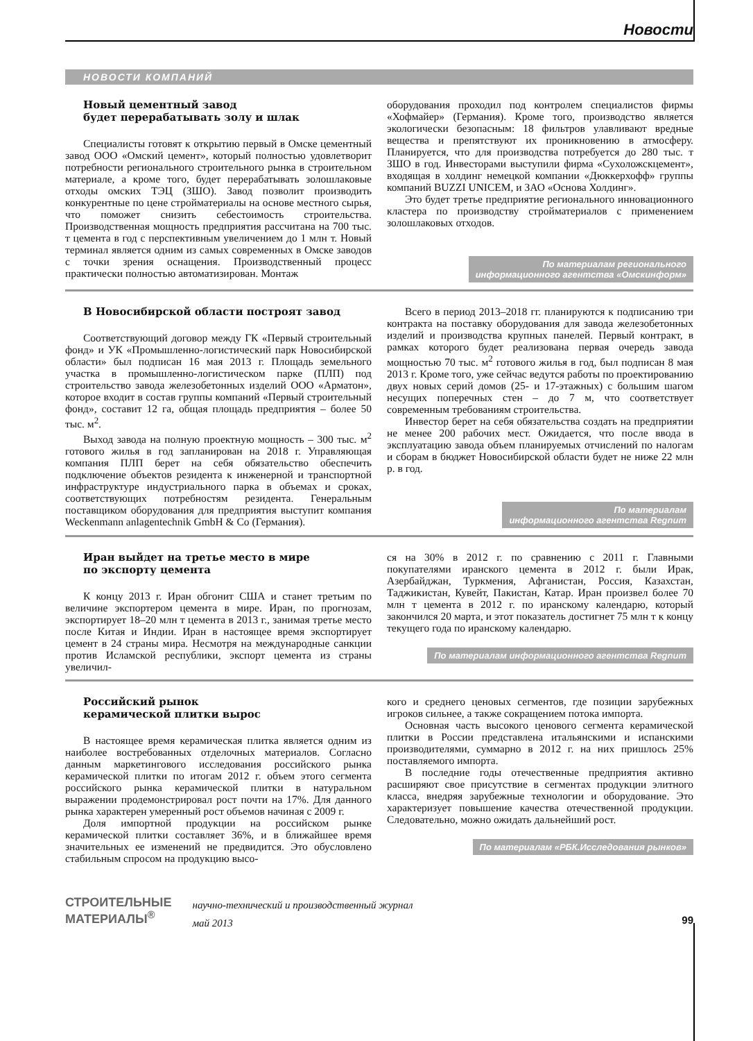Новости
НОВОСТИ КОМПАНИЙ
Новый цементный завод
будет перерабатывать золу и шлак
Специалисты готовят к открытию первый в Омске цементный завод ООО «Омский цемент», который полностью удовлетворит потребности регионального строительного рынка в строительном материале, а кроме того, будет перерабатывать золошлаковые отходы омских ТЭЦ (ЗШО). Завод позволит производить конкурентные по цене стройматериалы на основе местного сырья, что поможет снизить себестоимость строительства. Производственная мощность предприятия рассчитана на 700 тыс. т цемента в год с перспективным увеличением до 1 млн т. Новый терминал является одним из самых современных в Омске заводов с точки зрения оснащения. Производственный процесс практически полностью автоматизирован. Монтаж
оборудования проходил под контролем специалистов фирмы «Хофмайер» (Германия). Кроме того, производство является экологически безопасным: 18 фильтров улавливают вредные вещества и препятствуют их проникновению в атмосферу. Планируется, что для производства потребуется до 280 тыс. т ЗШО в год. Инвесторами выступили фирма «Сухоложскцемент», входящая в холдинг немецкой компании «Дюккерхофф» группы компаний BUZZI UNICEM, и ЗАО «Основа Холдинг».
Это будет третье предприятие регионального инновационного кластера по производству стройматериалов с применением золошлаковых отходов.
По материалам регионального
информационного агентства «Омскинформ»
В Новосибирской области построят завод
Соответствующий договор между ГК «Первый строительный фонд» и УК «Промышленно-логистический парк Новосибирской области» был подписан 16 мая 2013 г. Площадь земельного участка в промышленно-логистическом парке (ПЛП) под строительство завода железобетонных изделий ООО «Арматон», которое входит в состав группы компаний «Первый строительный фонд», составит 12 га, общая площадь предприятия – более 50 тыс. м<sup>2</sup>.
Выход завода на полную проектную мощность – 300 тыс. м<sup>2</sup> готового жилья в год запланирован на 2018 г. Управляющая компания ПЛП берет на себя обязательство обеспечить подключение объектов резидента к инженерной и транспортной инфраструктуре индустриального парка в объемах и сроках, соответствующих потребностям резидента. Генеральным поставщиком оборудования для предприятия выступит компания Weckenmann anlagentechnik GmbH & Co (Германия).
Всего в период 2013–2018 гг. планируются к подписанию три контракта на поставку оборудования для завода железобетонных изделий и производства крупных панелей. Первый контракт, в рамках которого будет реализована первая очередь завода мощностью 70 тыс. м<sup>2</sup> готового жилья в год, был подписан 8 мая 2013 г. Кроме того, уже сейчас ведутся работы по проектированию двух новых серий домов (25- и 17-этажных) с большим шагом несущих поперечных стен – до 7 м, что соответствует современным требованиям строительства.
Инвестор берет на себя обязательства создать на предприятии не менее 200 рабочих мест. Ожидается, что после ввода в эксплуатацию завода объем планируемых отчислений по налогам и сборам в бюджет Новосибирской области будет не ниже 22 млн р. в год.
По материалам
информационного агентства Regnum
Иран выйдет на третье место в мире
по экспорту цемента
К концу 2013 г. Иран обгонит США и станет третьим по величине экспортером цемента в мире. Иран, по прогнозам, экспортирует 18–20 млн т цемента в 2013 г., занимая третье место после Китая и Индии. Иран в настоящее время экспортирует цемент в 24 страны мира. Несмотря на международные санкции против Исламской республики, экспорт цемента из страны увеличил-
ся на 30% в 2012 г. по сравнению с 2011 г. Главными покупателями иранского цемента в 2012 г. были Ирак, Азербайджан, Туркмения, Афганистан, Россия, Казахстан, Таджикистан, Кувейт, Пакистан, Катар. Иран произвел более 70 млн т цемента в 2012 г. по иранскому календарю, который закончился 20 марта, и этот показатель достигнет 75 млн т к концу текущего года по иранскому календарю.
По материалам информационного агентства Regnum
Российский рынок
керамической плитки вырос
В настоящее время керамическая плитка является одним из наиболее востребованных отделочных материалов. Согласно данным маркетингового исследования российского рынка керамической плитки по итогам 2012 г. объем этого сегмента российского рынка керамической плитки в натуральном выражении продемонстрировал рост почти на 17%. Для данного рынка характерен умеренный рост объемов начиная с 2009 г.
Доля импортной продукции на российском рынке керамической плитки составляет 36%, и в ближайшее время значительных ее изменений не предвидится. Это обусловлено стабильным спросом на продукцию высо-
кого и среднего ценовых сегментов, где позиции зарубежных игроков сильнее, а также сокращением потока импорта.
Основная часть высокого ценового сегмента керамической плитки в России представлена итальянскими и испанскими производителями, суммарно в 2012 г. на них пришлось 25% поставляемого импорта.
В последние годы отечественные предприятия активно расширяют свое присутствие в сегментах продукции элитного класса, внедряя зарубежные технологии и оборудование. Это характеризует повышение качества отечественной продукции. Следовательно, можно ожидать дальнейший рост.
По материалам «РБК.Исследования рынков»
СТРОИТЕЛЬНЫЕ
МАТЕРИАЛЫ<sup>®</sup>
научно-технический и производственный журнал
май 2013
99